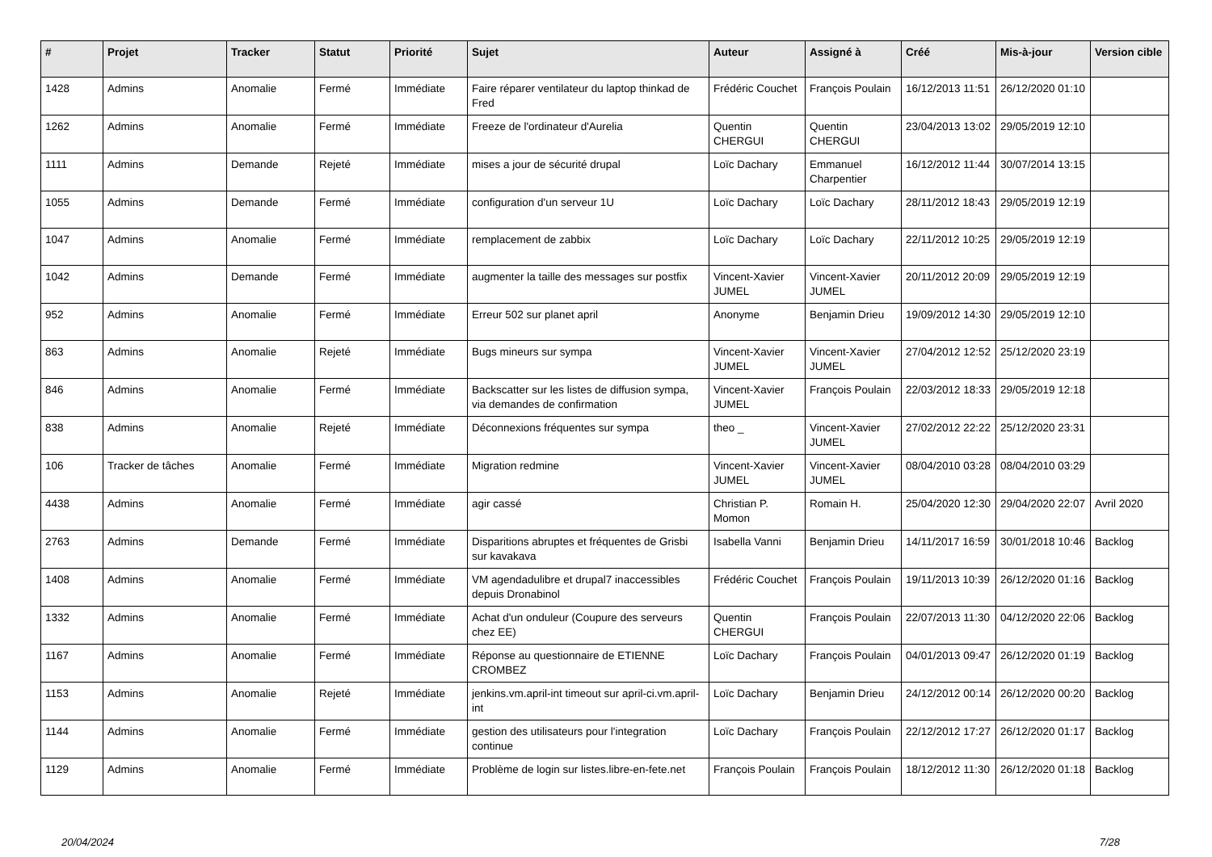| # | Projet | Tracker | Statut | Priorité | Sujet | Auteur | Assigné à | Créé | Mis-à-jour | Version cible |
| --- | --- | --- | --- | --- | --- | --- | --- | --- | --- | --- |
| 1428 | Admins | Anomalie | Fermé | Immédiate | Faire réparer ventilateur du laptop thinkad de Fred | Frédéric Couchet | François Poulain | 16/12/2013 11:51 | 26/12/2020 01:10 | |
| 1262 | Admins | Anomalie | Fermé | Immédiate | Freeze de l'ordinateur d'Aurelia | Quentin CHERGUI | Quentin CHERGUI | 23/04/2013 13:02 | 29/05/2019 12:10 | |
| 1111 | Admins | Demande | Rejeté | Immédiate | mises a jour de sécurité drupal | Loïc Dachary | Emmanuel Charpentier | 16/12/2012 11:44 | 30/07/2014 13:15 | |
| 1055 | Admins | Demande | Fermé | Immédiate | configuration d'un serveur 1U | Loïc Dachary | Loïc Dachary | 28/11/2012 18:43 | 29/05/2019 12:19 | |
| 1047 | Admins | Anomalie | Fermé | Immédiate | remplacement de zabbix | Loïc Dachary | Loïc Dachary | 22/11/2012 10:25 | 29/05/2019 12:19 | |
| 1042 | Admins | Demande | Fermé | Immédiate | augmenter la taille des messages sur postfix | Vincent-Xavier JUMEL | Vincent-Xavier JUMEL | 20/11/2012 20:09 | 29/05/2019 12:19 | |
| 952 | Admins | Anomalie | Fermé | Immédiate | Erreur 502 sur planet april | Anonyme | Benjamin Drieu | 19/09/2012 14:30 | 29/05/2019 12:10 | |
| 863 | Admins | Anomalie | Rejeté | Immédiate | Bugs mineurs sur sympa | Vincent-Xavier JUMEL | Vincent-Xavier JUMEL | 27/04/2012 12:52 | 25/12/2020 23:19 | |
| 846 | Admins | Anomalie | Fermé | Immédiate | Backscatter sur les listes de diffusion sympa, via demandes de confirmation | Vincent-Xavier JUMEL | François Poulain | 22/03/2012 18:33 | 29/05/2019 12:18 | |
| 838 | Admins | Anomalie | Rejeté | Immédiate | Déconnexions fréquentes sur sympa | theo _ | Vincent-Xavier JUMEL | 27/02/2012 22:22 | 25/12/2020 23:31 | |
| 106 | Tracker de tâches | Anomalie | Fermé | Immédiate | Migration redmine | Vincent-Xavier JUMEL | Vincent-Xavier JUMEL | 08/04/2010 03:28 | 08/04/2010 03:29 | |
| 4438 | Admins | Anomalie | Fermé | Immédiate | agir cassé | Christian P. Momon | Romain H. | 25/04/2020 12:30 | 29/04/2020 22:07 | Avril 2020 |
| 2763 | Admins | Demande | Fermé | Immédiate | Disparitions abruptes et fréquentes de Grisbi sur kavakava | Isabella Vanni | Benjamin Drieu | 14/11/2017 16:59 | 30/01/2018 10:46 | Backlog |
| 1408 | Admins | Anomalie | Fermé | Immédiate | VM agendadulibre et drupal7 inaccessibles depuis Dronabinol | Frédéric Couchet | François Poulain | 19/11/2013 10:39 | 26/12/2020 01:16 | Backlog |
| 1332 | Admins | Anomalie | Fermé | Immédiate | Achat d'un onduleur (Coupure des serveurs chez EE) | Quentin CHERGUI | François Poulain | 22/07/2013 11:30 | 04/12/2020 22:06 | Backlog |
| 1167 | Admins | Anomalie | Fermé | Immédiate | Réponse au questionnaire de ETIENNE CROMBEZ | Loïc Dachary | François Poulain | 04/01/2013 09:47 | 26/12/2020 01:19 | Backlog |
| 1153 | Admins | Anomalie | Rejeté | Immédiate | jenkins.vm.april-int timeout sur april-ci.vm.april-int | Loïc Dachary | Benjamin Drieu | 24/12/2012 00:14 | 26/12/2020 00:20 | Backlog |
| 1144 | Admins | Anomalie | Fermé | Immédiate | gestion des utilisateurs pour l'integration continue | Loïc Dachary | François Poulain | 22/12/2012 17:27 | 26/12/2020 01:17 | Backlog |
| 1129 | Admins | Anomalie | Fermé | Immédiate | Problème de login sur listes.libre-en-fete.net | François Poulain | François Poulain | 18/12/2012 11:30 | 26/12/2020 01:18 | Backlog |
20/04/2024 7/28